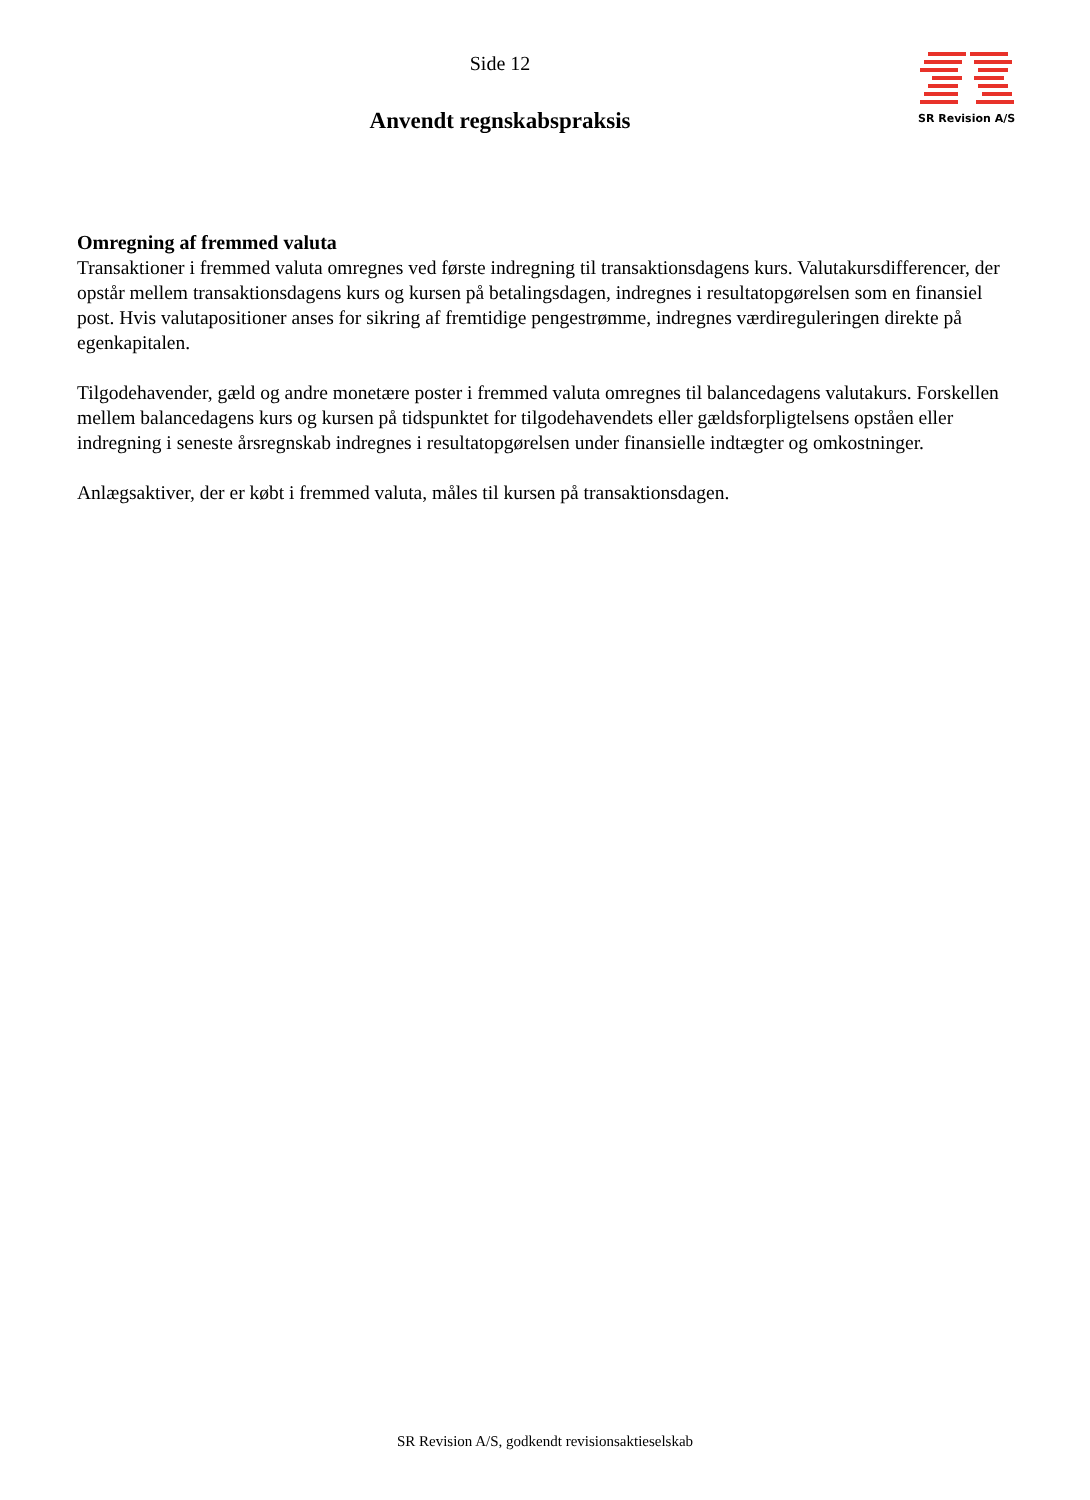Side 12
Anvendt regnskabspraksis
SR Revision A/S
Omregning af fremmed valuta
Transaktioner i fremmed valuta omregnes ved første indregning til transaktionsdagens kurs. Valutakursdifferencer, der opstår mellem transaktionsdagens kurs og kursen på betalingsdagen, indregnes i resultatopgørelsen som en finansiel post. Hvis valutapositioner anses for sikring af fremtidige pengestrømme, indregnes værdireguleringen direkte på egenkapitalen.
Tilgodehavender, gæld og andre monetære poster i fremmed valuta omregnes til balancedagens valutakurs. Forskellen mellem balancedagens kurs og kursen på tidspunktet for tilgodehavendets eller gældsforpligtelsens opståen eller indregning i seneste årsregnskab indregnes i resultatopgørelsen under finansielle indtægter og omkostninger.
Anlægsaktiver, der er købt i fremmed valuta, måles til kursen på transaktionsdagen.
SR Revision A/S, godkendt revisionsaktieselskab